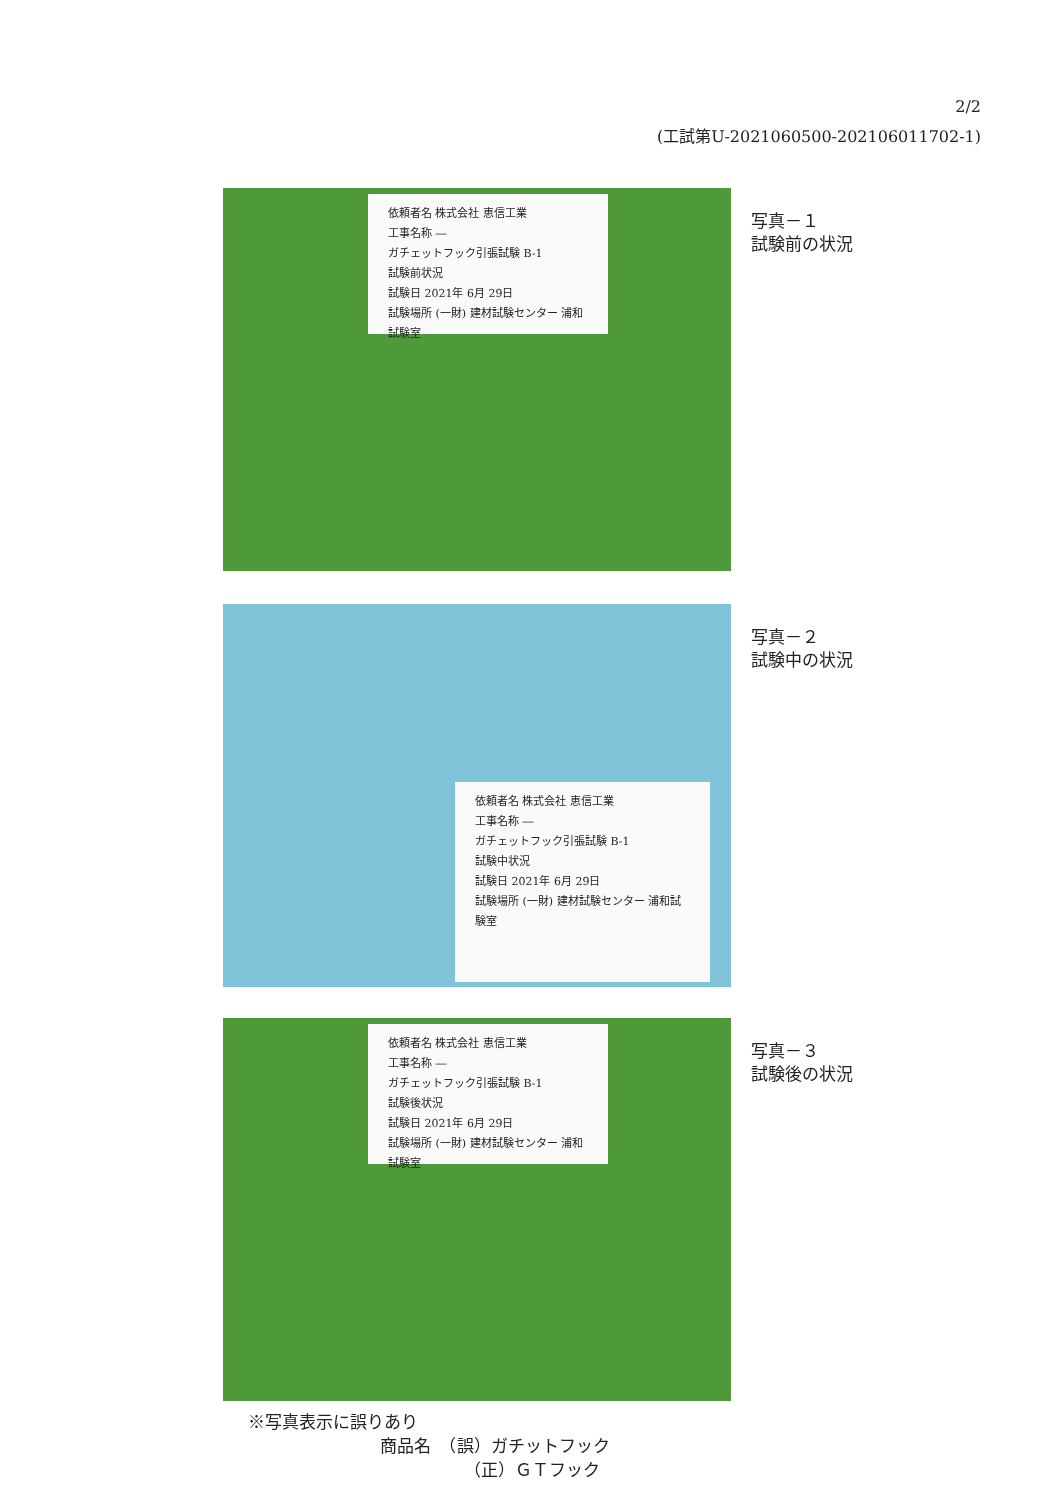2/2
(工試第U-2021060500-202106011702-1)
依頼者名 株式会社 恵信工業
工事名称 ―
ガチェットフック引張試験 B-1
試験前状況
試験日 2021年 6月 29日
試験場所 (一財) 建材試験センター 浦和試験室
写真－１
試験前の状況
依頼者名 株式会社 恵信工業
工事名称 ―
ガチェットフック引張試験 B-1
試験中状況
試験日 2021年 6月 29日
試験場所 (一財) 建材試験センター 浦和試験室
写真－２
試験中の状況
依頼者名 株式会社 恵信工業
工事名称 ―
ガチェットフック引張試験 B-1
試験後状況
試験日 2021年 6月 29日
試験場所 (一財) 建材試験センター 浦和試験室
写真－３
試験後の状況
※写真表示に誤りあり
商品名　（誤）ガチットフック
（正）ＧＴフック